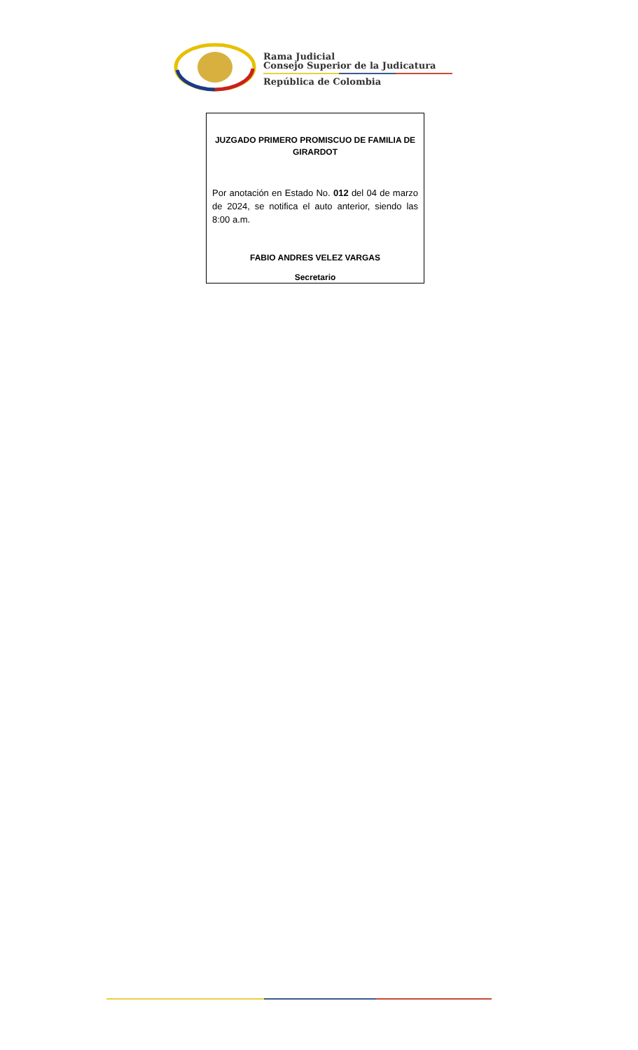Rama Judicial
Consejo Superior de la Judicatura
República de Colombia
JUZGADO PRIMERO PROMISCUO DE FAMILIA DE GIRARDOT
Por anotación en Estado No. 012 del 04 de marzo de 2024, se notifica el auto anterior, siendo las 8:00 a.m.
FABIO ANDRES VELEZ VARGAS
Secretario